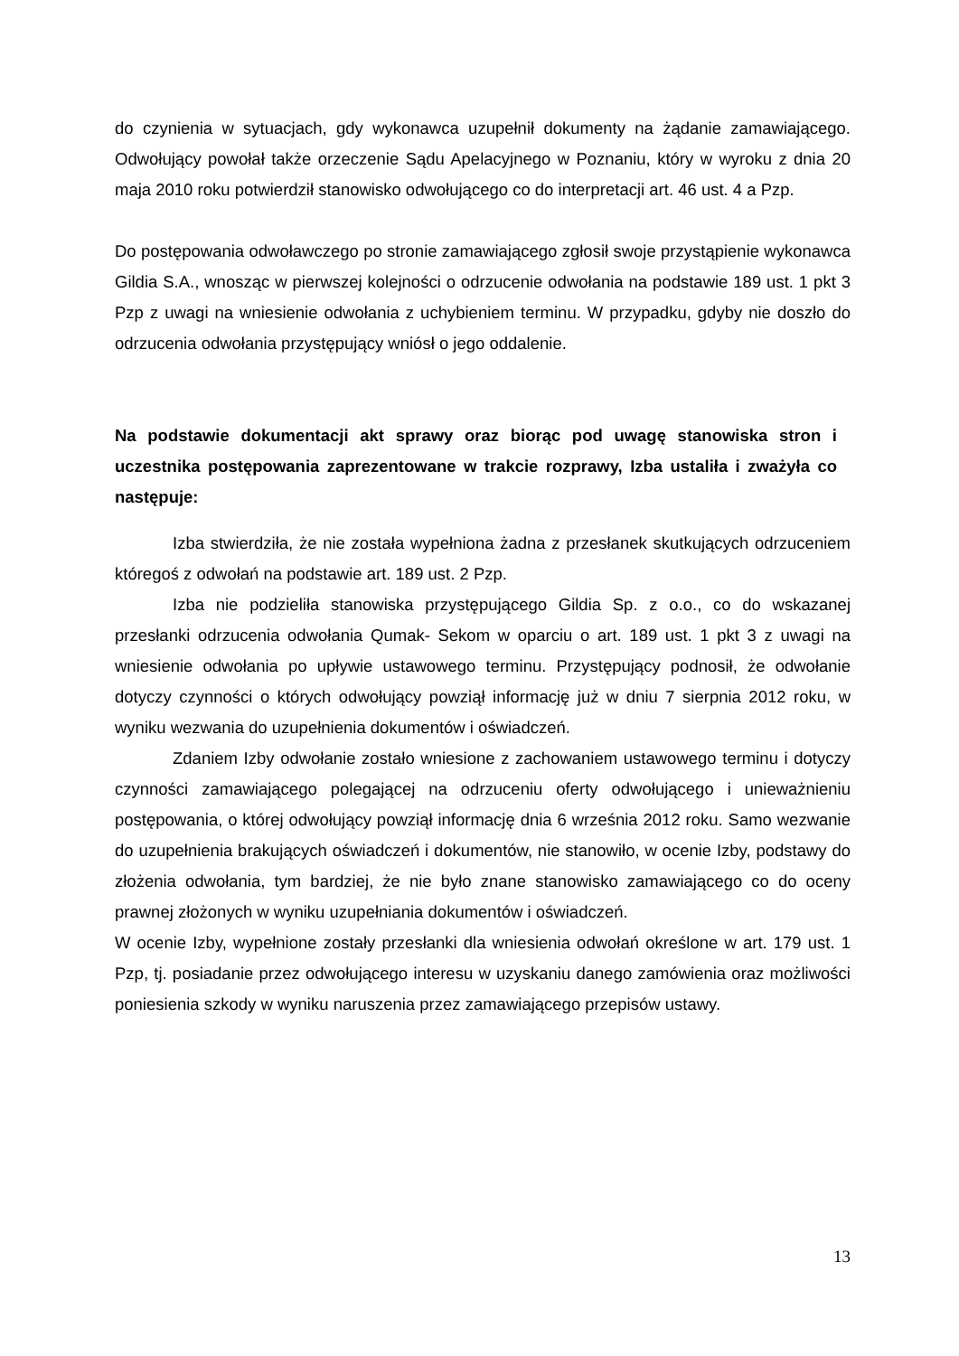do czynienia w sytuacjach, gdy wykonawca uzupełnił dokumenty na żądanie zamawiającego. Odwołujący powołał także orzeczenie Sądu Apelacyjnego w Poznaniu, który w wyroku z dnia 20 maja 2010 roku potwierdził stanowisko odwołującego co do interpretacji art. 46 ust. 4 a Pzp.
Do postępowania odwoławczego po stronie zamawiającego zgłosił swoje przystąpienie wykonawca Gildia S.A., wnosząc w pierwszej kolejności o odrzucenie odwołania na podstawie 189 ust. 1 pkt 3 Pzp z uwagi na wniesienie odwołania z uchybieniem terminu. W przypadku, gdyby nie doszło do odrzucenia odwołania przystępujący wniósł o jego oddalenie.
Na podstawie dokumentacji akt sprawy oraz biorąc pod uwagę stanowiska stron i uczestnika postępowania zaprezentowane w trakcie rozprawy, Izba ustaliła i zważyła co następuje:
Izba stwierdziła, że nie została wypełniona żadna z przesłanek skutkujących odrzuceniem któregoś z odwołań na podstawie art. 189 ust. 2 Pzp.
Izba nie podzieliła stanowiska przystępującego Gildia Sp. z o.o., co do wskazanej przesłanki odrzucenia odwołania Qumak- Sekom w oparciu o art. 189 ust. 1 pkt 3 z uwagi na wniesienie odwołania po upływie ustawowego terminu. Przystępujący podnosił, że odwołanie dotyczy czynności o których odwołujący powziął informację już w dniu 7 sierpnia 2012 roku, w wyniku wezwania do uzupełnienia dokumentów i oświadczeń.
Zdaniem Izby odwołanie zostało wniesione z zachowaniem ustawowego terminu i dotyczy czynności zamawiającego polegającej na odrzuceniu oferty odwołującego i unieważnieniu postępowania, o której odwołujący powziął informację dnia 6 września 2012 roku. Samo wezwanie do uzupełnienia brakujących oświadczeń i dokumentów, nie stanowiło, w ocenie Izby, podstawy do złożenia odwołania, tym bardziej, że nie było znane stanowisko zamawiającego co do oceny prawnej złożonych w wyniku uzupełniania dokumentów i oświadczeń.
W ocenie Izby, wypełnione zostały przesłanki dla wniesienia odwołań określone w art. 179 ust. 1 Pzp, tj. posiadanie przez odwołującego interesu w uzyskaniu danego zamówienia oraz możliwości poniesienia szkody w wyniku naruszenia przez zamawiającego przepisów ustawy.
13